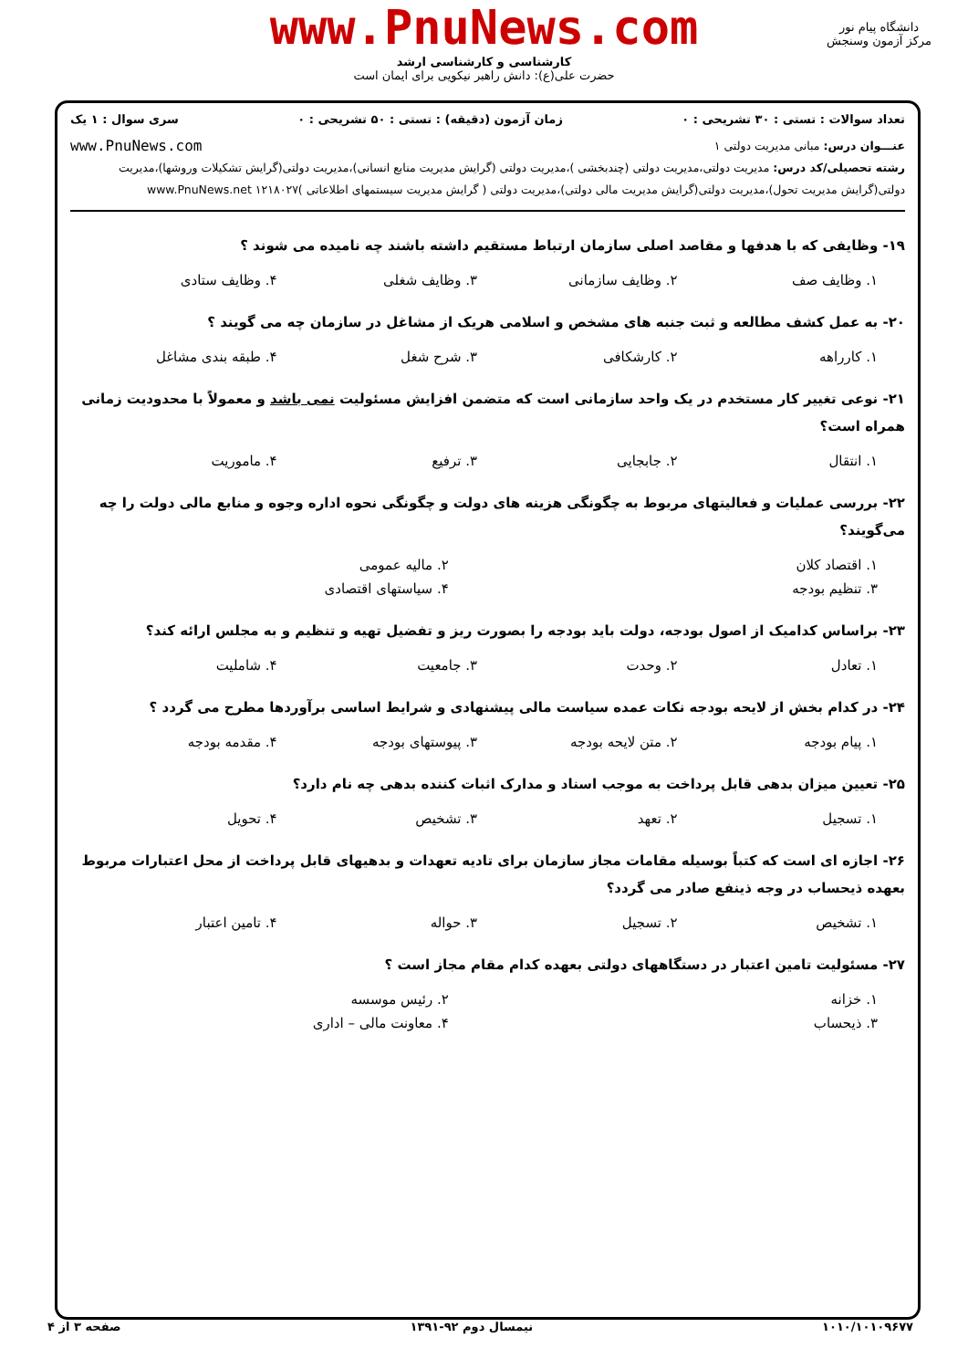www.PnuNews.com
کارشناسی و کارشناسی ارشد
حضرت علی(ع): دانش راهبر نیکویی برای ایمان است
دانشگاه پیام نور
مرکز آزمون وسنجش
تعداد سوالات : تستی : ۳۰ تشریحی : ۰ زمان آزمون (دقیقه) : تستی : ۵۰ تشریحی : ۰ سری سوال : ۱ یک
عنـــوان درس: مبانی مدیریت دولتی ۱ www.PnuNews.com
رشته تحصیلی/کد درس: مدیریت دولتی،مدیریت دولتی (چندبخشی )،مدیریت دولتی (گرایش مدیریت منابع انسانی)،مدیریت دولتی(گرایش تشکیلات وروشها)،مدیریت دولتی(گرایش مدیریت تحول)،مدیریت دولتی(گرایش مدیریت مالی دولتی)،مدیریت دولتی ( گرایش مدیریت سیستمهای اطلاعاتی )۱۲۱۸۰۲۷ www.PnuNews.net
۱۹- وظایفی که با هدفها و مقاصد اصلی سازمان ارتباط مستقیم داشته باشند چه نامیده می شوند ؟
۱. وظایف صف ۲. وظایف سازمانی ۳. وظایف شغلی ۴. وظایف ستادی
۲۰- به عمل کشف مطالعه و ثبت جنبه های مشخص و اسلامی هریک از مشاغل در سازمان چه می گویند ؟
۱. کارراهه ۲. کارشکافی ۳. شرح شغل ۴. طبقه بندی مشاغل
۲۱- نوعی تغییر کار مستخدم در یک واحد سازمانی است که متضمن افزایش مسئولیت نمی باشد و معمولاً با محدودیت زمانی همراه است؟
۱. انتقال ۲. جابجایی ۳. ترفیع ۴. ماموریت
۲۲- بررسی عملیات و فعالیتهای مربوط به چگونگی هزینه های دولت و چگونگی نحوه اداره وجوه و منابع مالی دولت را چه می‌گویند؟
۱. اقتصاد کلان ۲. مالیه عمومی
۳. تنظیم بودجه ۴. سیاستهای اقتصادی
۲۳- براساس کدامیک از اصول بودجه، دولت باید بودجه را بصورت ریز و تفضیل تهیه و تنظیم و به مجلس ارائه کند؟
۱. تعادل ۲. وحدت ۳. جامعیت ۴. شاملیت
۲۴- در کدام بخش از لایحه بودجه نکات عمده سیاست مالی پیشنهادی و شرایط اساسی برآوردها مطرح می گردد ؟
۱. پیام بودجه ۲. متن لایحه بودجه ۳. پیوستهای بودجه ۴. مقدمه بودجه
۲۵- تعیین میزان بدهی قابل پرداخت به موجب اسناد و مدارک اثبات کننده بدهی چه نام دارد؟
۱. تسجیل ۲. تعهد ۳. تشخیص ۴. تحویل
۲۶- اجازه ای است که کتباً بوسیله مقامات مجاز سازمان برای تادیه تعهدات و بدهیهای قابل پرداخت از محل اعتبارات مربوط بعهده ذیحساب در وجه ذینفع صادر می گردد؟
۱. تشخیص ۲. تسجیل ۳. حواله ۴. تامین اعتبار
۲۷- مسئولیت تامین اعتبار در دستگاههای دولتی بعهده کدام مقام مجاز است ؟
۱. خزانه ۲. رئیس موسسه
۳. ذیحساب ۴. معاونت مالی – اداری
۱۰۱۰/۱۰۱۰۹۶۷۷ نیمسال دوم ۹۲-۱۳۹۱ صفحه ۳ از ۴